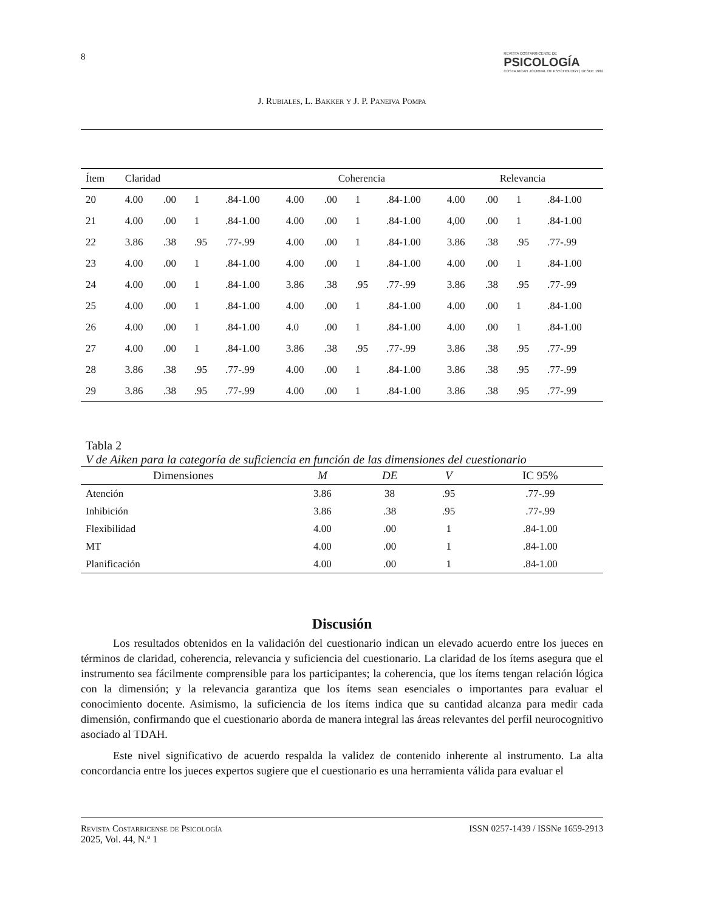8 REVISTA COSTARRICENSE DE
PSICOLOGÍA
COSTA RICAN JOURNAL OF PSYCHOLOGY | DESDE 1982
J. Rubiales, L. Bakker y J. P. Paneiva Pompa
| Ítem | Claridad | | | | Coherencia | | | | Relevancia | | | |
| --- | --- | --- | --- | --- | --- | --- | --- | --- | --- | --- | --- | --- |
| 20 | 4.00 | .00 | 1 | .84-1.00 | 4.00 | .00 | 1 | .84-1.00 | 4.00 | .00 | 1 | .84-1.00 |
| 21 | 4.00 | .00 | 1 | .84-1.00 | 4.00 | .00 | 1 | .84-1.00 | 4,00 | .00 | 1 | .84-1.00 |
| 22 | 3.86 | .38 | .95 | .77-.99 | 4.00 | .00 | 1 | .84-1.00 | 3.86 | .38 | .95 | .77-.99 |
| 23 | 4.00 | .00 | 1 | .84-1.00 | 4.00 | .00 | 1 | .84-1.00 | 4.00 | .00 | 1 | .84-1.00 |
| 24 | 4.00 | .00 | 1 | .84-1.00 | 3.86 | .38 | .95 | .77-.99 | 3.86 | .38 | .95 | .77-.99 |
| 25 | 4.00 | .00 | 1 | .84-1.00 | 4.00 | .00 | 1 | .84-1.00 | 4.00 | .00 | 1 | .84-1.00 |
| 26 | 4.00 | .00 | 1 | .84-1.00 | 4.0 | .00 | 1 | .84-1.00 | 4.00 | .00 | 1 | .84-1.00 |
| 27 | 4.00 | .00 | 1 | .84-1.00 | 3.86 | .38 | .95 | .77-.99 | 3.86 | .38 | .95 | .77-.99 |
| 28 | 3.86 | .38 | .95 | .77-.99 | 4.00 | .00 | 1 | .84-1.00 | 3.86 | .38 | .95 | .77-.99 |
| 29 | 3.86 | .38 | .95 | .77-.99 | 4.00 | .00 | 1 | .84-1.00 | 3.86 | .38 | .95 | .77-.99 |
Tabla 2
V de Aiken para la categoría de suficiencia en función de las dimensiones del cuestionario
| Dimensiones | M | DE | V | IC 95% |
| --- | --- | --- | --- | --- |
| Atención | 3.86 | 38 | .95 | .77-.99 |
| Inhibición | 3.86 | .38 | .95 | .77-.99 |
| Flexibilidad | 4.00 | .00 | 1 | .84-1.00 |
| MT | 4.00 | .00 | 1 | .84-1.00 |
| Planificación | 4.00 | .00 | 1 | .84-1.00 |
Discusión
Los resultados obtenidos en la validación del cuestionario indican un elevado acuerdo entre los jueces en términos de claridad, coherencia, relevancia y suficiencia del cuestionario. La claridad de los ítems asegura que el instrumento sea fácilmente comprensible para los participantes; la coherencia, que los ítems tengan relación lógica con la dimensión; y la relevancia garantiza que los ítems sean esenciales o importantes para evaluar el conocimiento docente. Asimismo, la suficiencia de los ítems indica que su cantidad alcanza para medir cada dimensión, confirmando que el cuestionario aborda de manera integral las áreas relevantes del perfil neurocognitivo asociado al TDAH.
Este nivel significativo de acuerdo respalda la validez de contenido inherente al instrumento. La alta concordancia entre los jueces expertos sugiere que el cuestionario es una herramienta válida para evaluar el
Revista Costarricense de Psicología
2025, Vol. 44, N.º 1 ISSN 0257-1439 / ISSNe 1659-2913